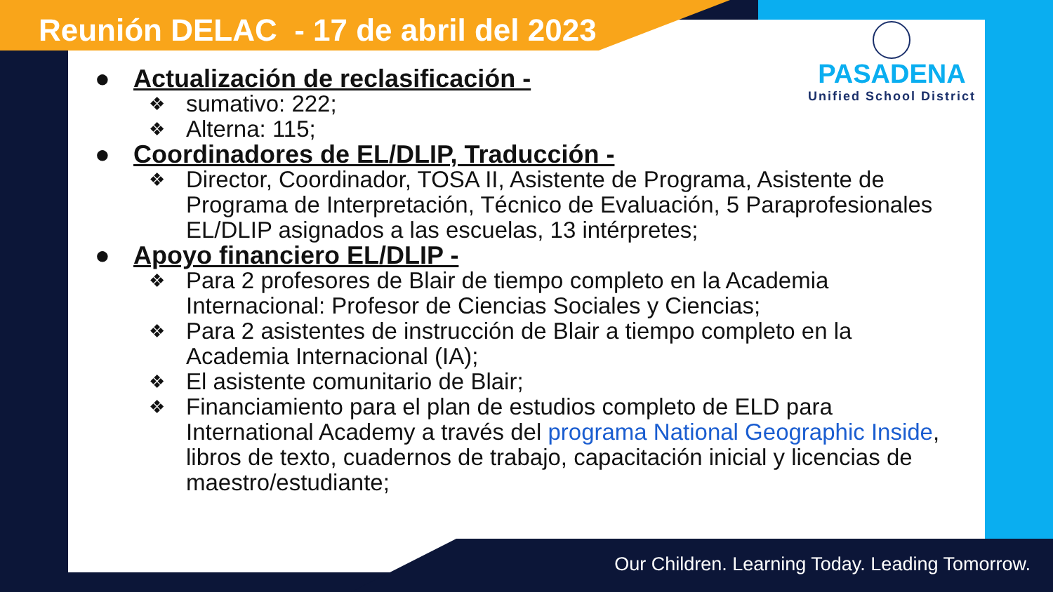Reunión DELAC - 17 de abril del 2023
PASADENA
Unified School District
● Actualización de reclasificación -
❖ sumativo: 222;
❖ Alterna: 115;
● Coordinadores de EL/DLIP, Traducción -
❖ Director, Coordinador, TOSA II, Asistente de Programa, Asistente de Programa de Interpretación, Técnico de Evaluación, 5 Paraprofesionales EL/DLIP asignados a las escuelas, 13 intérpretes;
● Apoyo financiero EL/DLIP -
❖ Para 2 profesores de Blair de tiempo completo en la Academia Internacional: Profesor de Ciencias Sociales y Ciencias;
❖ Para 2 asistentes de instrucción de Blair a tiempo completo en la Academia Internacional (IA);
❖ El asistente comunitario de Blair;
❖ Financiamiento para el plan de estudios completo de ELD para International Academy a través del programa National Geographic Inside, libros de texto, cuadernos de trabajo, capacitación inicial y licencias de maestro/estudiante;
Our Children. Learning Today. Leading Tomorrow.